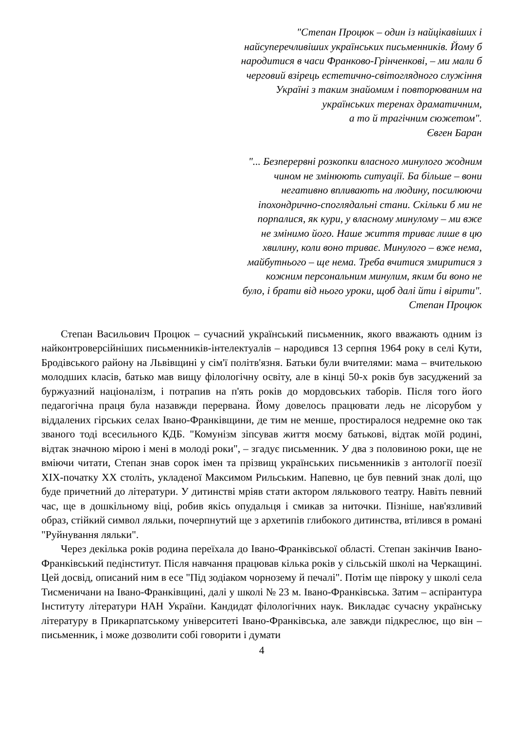"Степан Процюк – один із найцікавіших і
найсуперечливіших українських письменників. Йому б
народитися в часи Франково-Грінченкові, – ми мали б
черговий взірець естетично-світоглядного служіння
Україні з таким знайомим і повторюваним на
українських теренах драматичним,
а то й трагічним сюжетом".
Євген Баран
"... Безперервні розкопки власного минулого жодним
чином не змінюють ситуації. Ба більше – вони
негативно впливають на людину, посилюючи
іпохондрично-споглядальні стани. Скільки б ми не
порпалися, як кури, у власному минулому – ми вже
не змінимо його. Наше життя триває лише в цю
хвилину, коли воно триває. Минулого – вже нема,
майбутнього – ще нема. Треба вчитися змиритися з
кожним персональним минулим, яким би воно не
було, і брати від нього уроки, щоб далі йти і вірити".
Степан Процюк
Степан Васильович Процюк – сучасний український письменник, якого вважають одним із найконтроверсійніших письменників-інтелектуалів – народився 13 серпня 1964 року в селі Кути, Бродівського району на Львівщині у сім'ї політв'язня. Батьки були вчителями: мама – вчителькою молодших класів, батько мав вищу філологічну освіту, але в кінці 50-х років був засуджений за буржуазний націоналізм, і потрапив на п'ять років до мордовських таборів. Після того його педагогічна праця була назавжди перервана. Йому довелось працювати ледь не лісорубом у віддалених гірських селах Івано-Франківщини, де тим не менше, простиралося недремне око так званого тоді всесильного КДБ. "Комунізм зіпсував життя моєму батькові, відтак моїй родині, відтак значною мірою і мені в молоді роки", – згадує письменник. У два з половиною роки, ще не вміючи читати, Степан знав сорок імен та прізвищ українських письменників з антології поезії XIX-початку XX століть, укладеної Максимом Рильським. Напевно, це був певний знак долі, що буде причетний до літератури. У дитинстві мріяв стати актором лялькового театру. Навіть певний час, ще в дошкільному віці, робив якісь опудальця і смикав за ниточки. Пізніше, нав'язливий образ, стійкий символ ляльки, почерпнутий ще з архетипів глибокого дитинства, втілився в романі "Руйнування ляльки".
Через декілька років родина переїхала до Івано-Франківської області. Степан закінчив Івано-Франківський педінститут. Після навчання працював кілька років у сільській школі на Черкащині. Цей досвід, описаний ним в есе "Під зодіаком чорнозему й печалі". Потім ще півроку у школі села Тисменичани на Івано-Франківщині, далі у школі № 23 м. Івано-Франківська. Затим – аспірантура Інституту літератури НАН України. Кандидат філологічних наук. Викладає сучасну українську літературу в Прикарпатському університеті Івано-Франківська, але завжди підкреслює, що він – письменник, і може дозволити собі говорити і думати
4